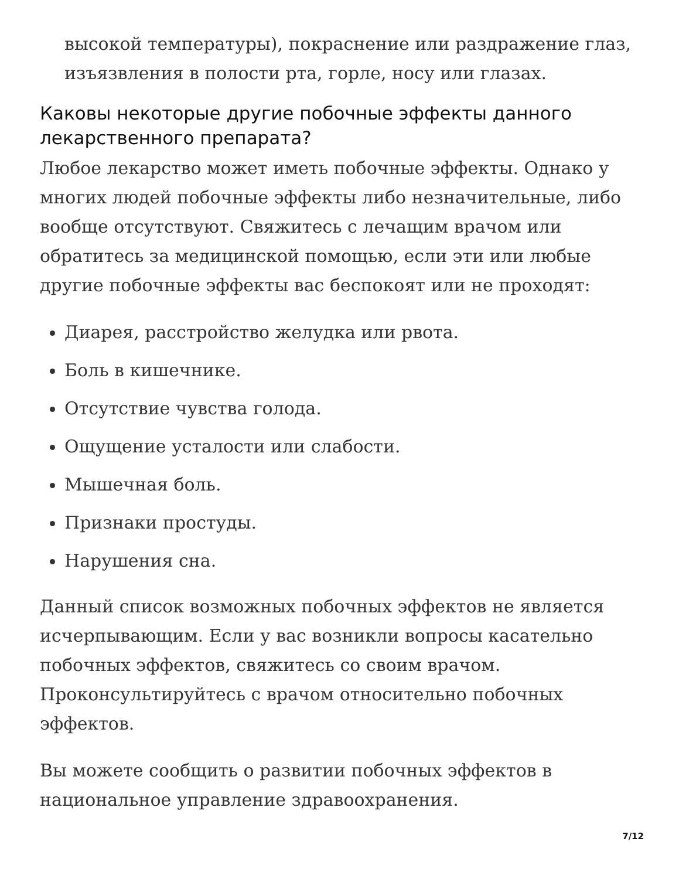высокой температуры), покраснение или раздражение глаз, изъязвления в полости рта, горле, носу или глазах.
Каковы некоторые другие побочные эффекты данного лекарственного препарата?
Любое лекарство может иметь побочные эффекты. Однако у многих людей побочные эффекты либо незначительные, либо вообще отсутствуют. Свяжитесь с лечащим врачом или обратитесь за медицинской помощью, если эти или любые другие побочные эффекты вас беспокоят или не проходят:
Диарея, расстройство желудка или рвота.
Боль в кишечнике.
Отсутствие чувства голода.
Ощущение усталости или слабости.
Мышечная боль.
Признаки простуды.
Нарушения сна.
Данный список возможных побочных эффектов не является исчерпывающим. Если у вас возникли вопросы касательно побочных эффектов, свяжитесь со своим врачом. Проконсультируйтесь с врачом относительно побочных эффектов.
Вы можете сообщить о развитии побочных эффектов в национальное управление здравоохранения.
7/12